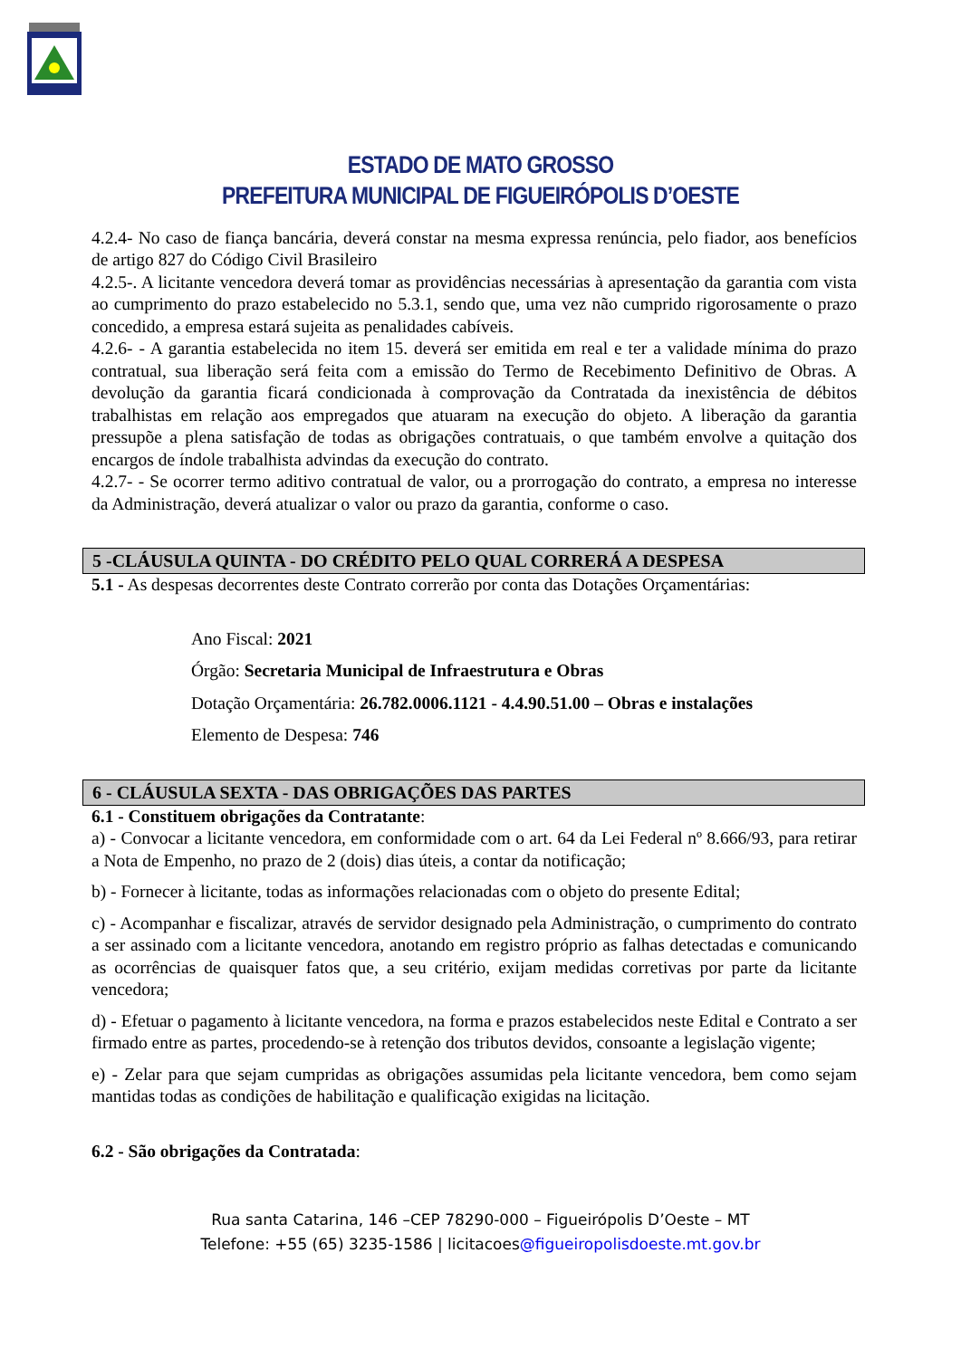ESTADO DE MATO GROSSO
PREFEITURA MUNICIPAL DE FIGUEIRÓPOLIS D’OESTE
4.2.4- No caso de fiança bancária, deverá constar na mesma expressa renúncia, pelo fiador, aos benefícios de artigo 827 do Código Civil Brasileiro
4.2.5-. A licitante vencedora deverá tomar as providências necessárias à apresentação da garantia com vista ao cumprimento do prazo estabelecido no 5.3.1, sendo que, uma vez não cumprido rigorosamente o prazo concedido, a empresa estará sujeita as penalidades cabíveis.
4.2.6- - A garantia estabelecida no item 15. deverá ser emitida em real e ter a validade mínima do prazo contratual, sua liberação será feita com a emissão do Termo de Recebimento Definitivo de Obras. A devolução da garantia ficará condicionada à comprovação da Contratada da inexistência de débitos trabalhistas em relação aos empregados que atuaram na execução do objeto. A liberação da garantia pressupõe a plena satisfação de todas as obrigações contratuais, o que também envolve a quitação dos encargos de índole trabalhista advindas da execução do contrato.
4.2.7- - Se ocorrer termo aditivo contratual de valor, ou a prorrogação do contrato, a empresa no interesse da Administração, deverá atualizar o valor ou prazo da garantia, conforme o caso.
5 -CLÁUSULA QUINTA - DO CRÉDITO PELO QUAL CORRERÁ A DESPESA
5.1 - As despesas decorrentes deste Contrato correrão por conta das Dotações Orçamentárias:
Ano Fiscal: 2021
Órgão: Secretaria Municipal de Infraestrutura e Obras
Dotação Orçamentária: 26.782.0006.1121 - 4.4.90.51.00 – Obras e instalações
Elemento de Despesa: 746
6 - CLÁUSULA SEXTA - DAS OBRIGAÇÕES DAS PARTES
6.1 - Constituem obrigações da Contratante:
a) - Convocar a licitante vencedora, em conformidade com o art. 64 da Lei Federal nº 8.666/93, para retirar a Nota de Empenho, no prazo de 2 (dois) dias úteis, a contar da notificação;
b) - Fornecer à licitante, todas as informações relacionadas com o objeto do presente Edital;
c) - Acompanhar e fiscalizar, através de servidor designado pela Administração, o cumprimento do contrato a ser assinado com a licitante vencedora, anotando em registro próprio as falhas detectadas e comunicando as ocorrências de quaisquer fatos que, a seu critério, exijam medidas corretivas por parte da licitante vencedora;
d) - Efetuar o pagamento à licitante vencedora, na forma e prazos estabelecidos neste Edital e Contrato a ser firmado entre as partes, procedendo-se à retenção dos tributos devidos, consoante a legislação vigente;
e) - Zelar para que sejam cumpridas as obrigações assumidas pela licitante vencedora, bem como sejam mantidas todas as condições de habilitação e qualificação exigidas na licitação.
6.2 - São obrigações da Contratada:
Rua santa Catarina, 146 –CEP 78290-000 – Figueirópolis D’Oeste – MT
Telefone: +55 (65) 3235-1586 | licitacoes@figueiropolisdoeste.mt.gov.br